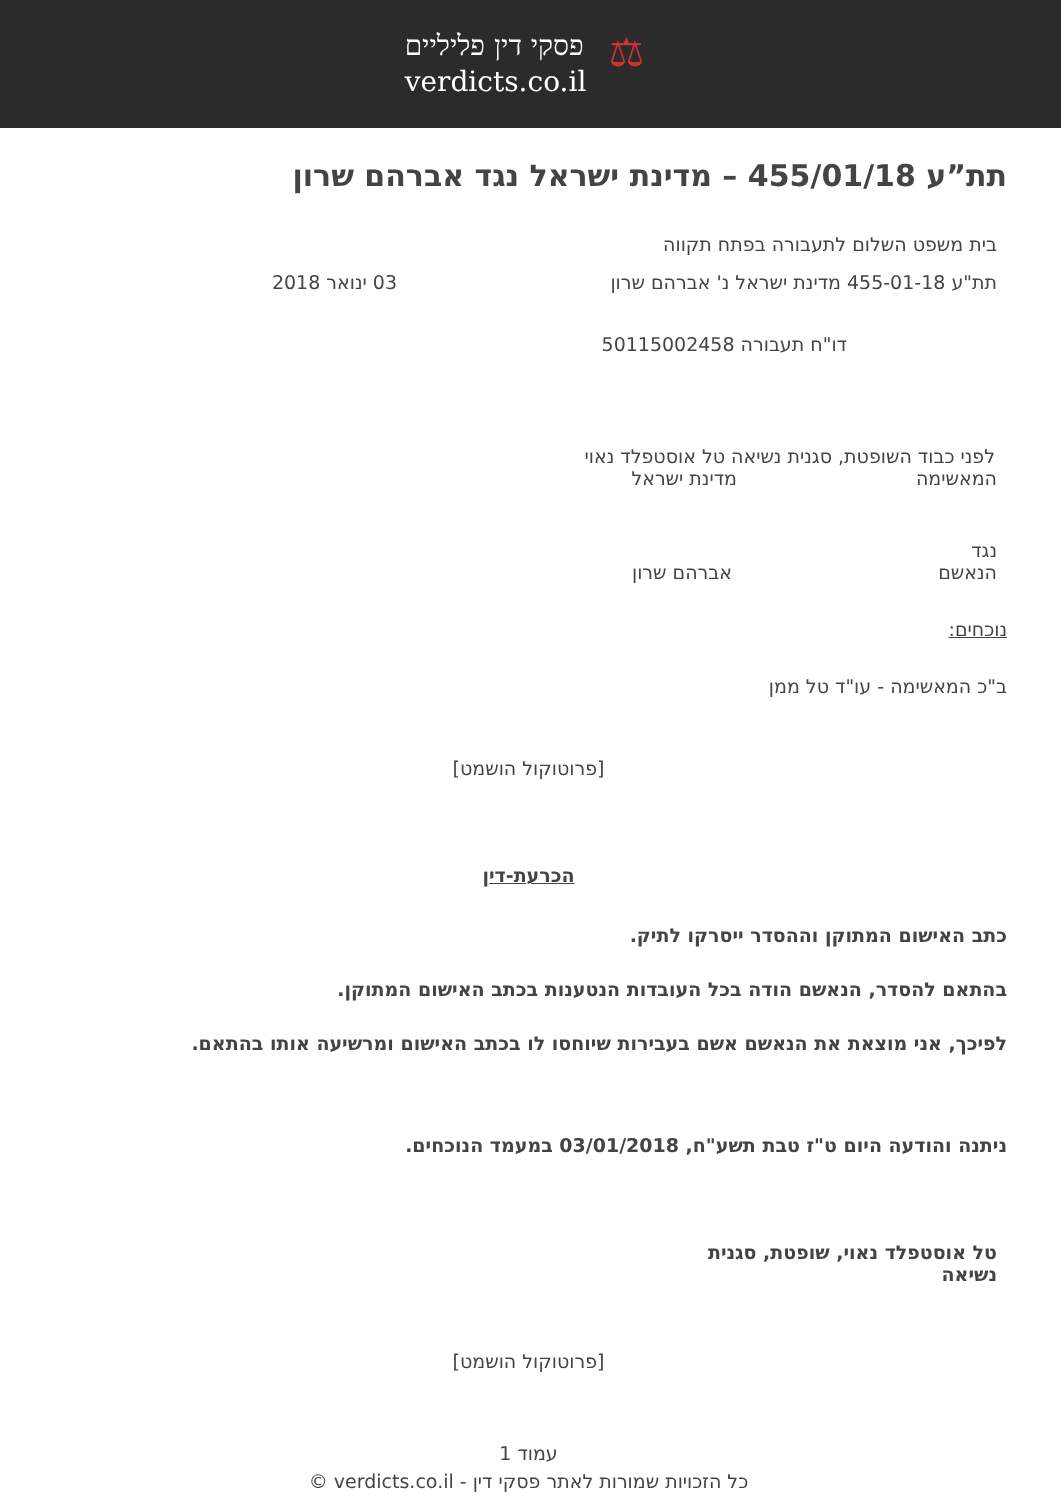⚖
פסקי דין פליליים
verdicts.co.il
תת”ע 455/01/18 – מדינת ישראל נגד אברהם שרון
בית משפט השלום לתעבורה בפתח תקווה
תת"ע 455-01-18 מדינת ישראל נ' אברהם שרון 03 ינואר 2018
דו"ח תעבורה 50115002458
לפני כבוד השופטת, סגנית נשיאה טל אוסטפלד נאוי
המאשימה מדינת ישראל
נגד
הנאשם אברהם שרון
נוכחים:
ב"כ המאשימה - עו"ד טל ממן
[פרוטוקול הושמט]
הכרעת-דין
כתב האישום המתוקן וההסדר ייסרקו לתיק.
בהתאם להסדר, הנאשם הודה בכל העובדות הנטענות בכתב האישום המתוקן.
לפיכך, אני מוצאת את הנאשם אשם בעבירות שיוחסו לו בכתב האישום ומרשיעה אותו בהתאם.
ניתנה והודעה היום ט"ז טבת תשע"ח, 03/01/2018 במעמד הנוכחים.
טל אוסטפלד נאוי, שופטת, סגנית נשיאה
[פרוטוקול הושמט]
עמוד 1
כל הזכויות שמורות לאתר פסקי דין - verdicts.co.il ©